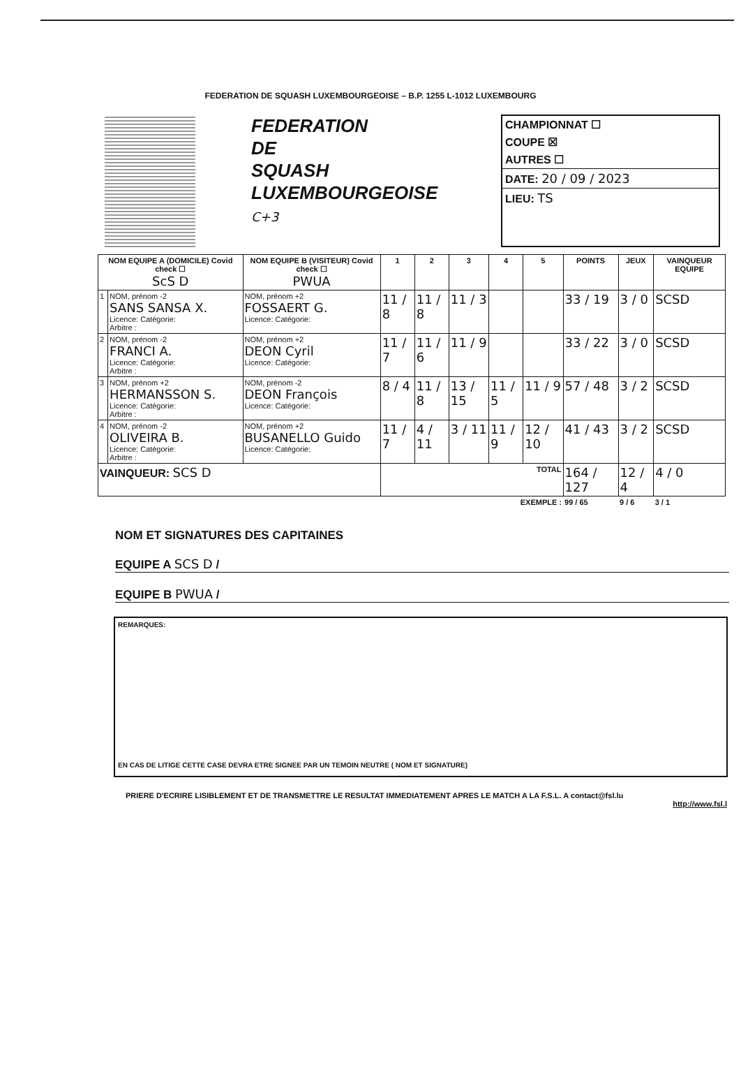FEDERATION DE SQUASH LUXEMBOURGEOISE – B.P. 1255 L-1012 LUXEMBOURG
FEDERATION
DE
SQUASH
LUXEMBOURGEOISE
C+3
CHAMPIONNAT ☐
COUPE ☒
AUTRES ☐
DATE: 20 / 09 / 2023
LIEU: TS
| NOM EQUIPE A (DOMICILE) Covid check ☐ ScS D | | NOM EQUIPE B (VISITEUR) Covid check ☐ PWUA | 1 | 2 | 3 | 4 | 5 | POINTS | JEUX | VAINQUEUR EQUIPE |
| --- | --- | --- | --- | --- | --- | --- | --- | --- | --- | --- |
| 1 | NOM, prénom -2 SANS SANSA X. Licence: Catégorie: Arbitre : | NOM, prénom +2 FOSSAERT G. Licence: Catégorie: | 11 / 8 | 11 / 8 | 11 / 3 | | | 33 / 19 | 3 / 0 | SCSD |
| 2 | NOM, prénom -2 FRANCI A. Licence: Catégorie: Arbitre : | NOM, prénom +2 DEON Cyril Licence: Catégorie: | 11 / 7 | 11 / 6 | 11 / 9 | | | 33 / 22 | 3 / 0 | SCSD |
| 3 | NOM, prénom +2 HERMANSSON S. Licence: Catégorie: Arbitre : | NOM, prénom -2 DEON François Licence: Catégorie: | 8 / 4 | 11 / 8 | 13 / 15 | 11 / 5 | 11 / 9 | 57 / 48 | 3 / 2 | SCSD |
| 4 | NOM, prénom -2 OLIVEIRA B. Licence: Catégorie: Arbitre : | NOM, prénom +2 BUSANELLO Guido Licence: Catégorie: | 11 / 7 | 4 / 11 | 3 / 11 | 11 / 9 | 12 / 10 | 41 / 43 | 3 / 2 | SCSD |
| VAINQUEUR: SCS D | | | TOTAL | | | | | 164 / 127 | 12 / 4 | 4 / 0 |
| EXEMPLE : | | | | | | | | 99 / 65 | 9 / 6 | 3 / 1 |
NOM ET SIGNATURES DES CAPITAINES
EQUIPE A SCS D /
EQUIPE B PWUA /
REMARQUES:
EN CAS DE LITIGE CETTE CASE DEVRA ETRE SIGNEE PAR UN TEMOIN NEUTRE ( NOM ET SIGNATURE)
PRIERE D'ECRIRE LISIBLEMENT ET DE TRANSMETTRE LE RESULTAT IMMEDIATEMENT APRES LE MATCH A LA F.S.L. A contact@fsl.lu
http://www.fsl.l